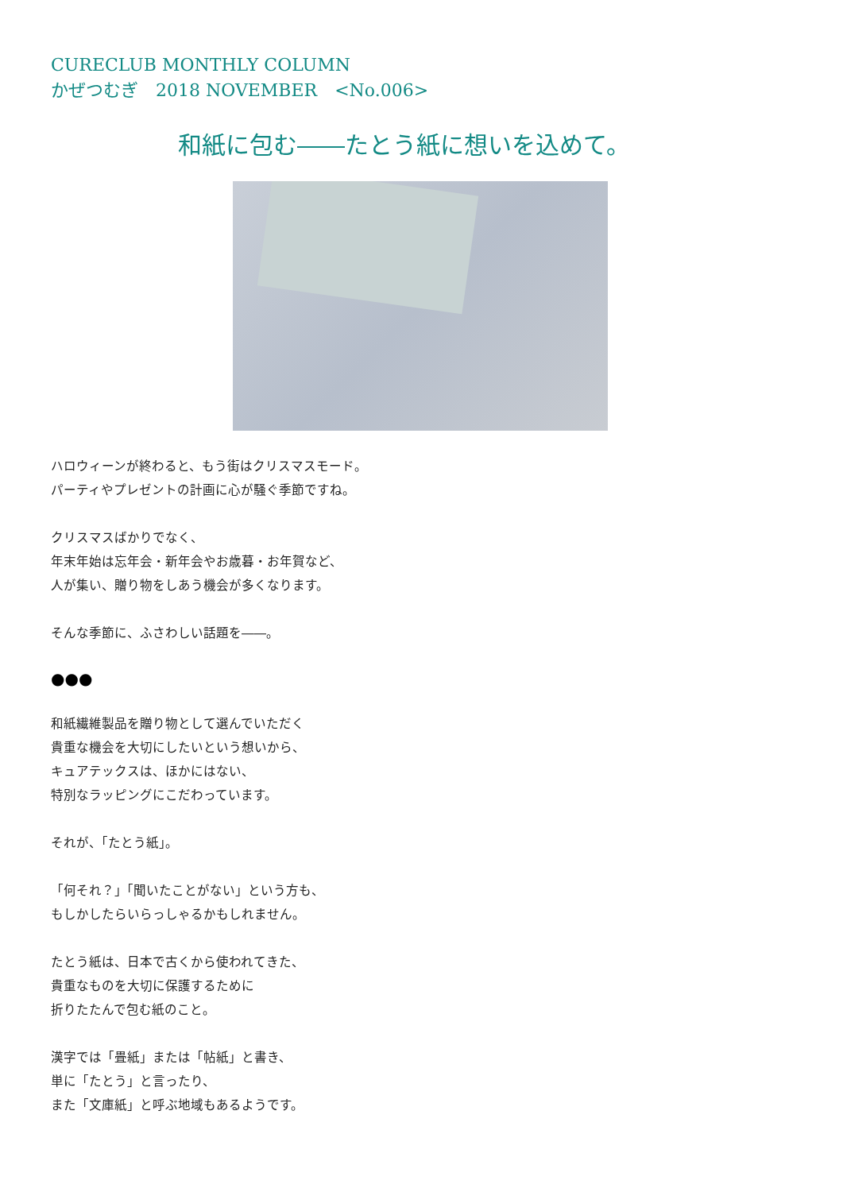CURECLUB MONTHLY COLUMN
かぜつむぎ　2018 NOVEMBER　<No.006>
和紙に包む――たとう紙に想いを込めて。
ハロウィーンが終わると、もう街はクリスマスモード。
パーティやプレゼントの計画に心が騒ぐ季節ですね。
クリスマスばかりでなく、
年末年始は忘年会・新年会やお歳暮・お年賀など、
人が集い、贈り物をしあう機会が多くなります。
そんな季節に、ふさわしい話題を――。
●●●
和紙繊維製品を贈り物として選んでいただく
貴重な機会を大切にしたいという想いから、
キュアテックスは、ほかにはない、
特別なラッピングにこだわっています。
それが、「たとう紙」。
「何それ？」「聞いたことがない」という方も、
もしかしたらいらっしゃるかもしれません。
たとう紙は、日本で古くから使われてきた、
貴重なものを大切に保護するために
折りたたんで包む紙のこと。
漢字では「畳紙」または「帖紙」と書き、
単に「たとう」と言ったり、
また「文庫紙」と呼ぶ地域もあるようです。